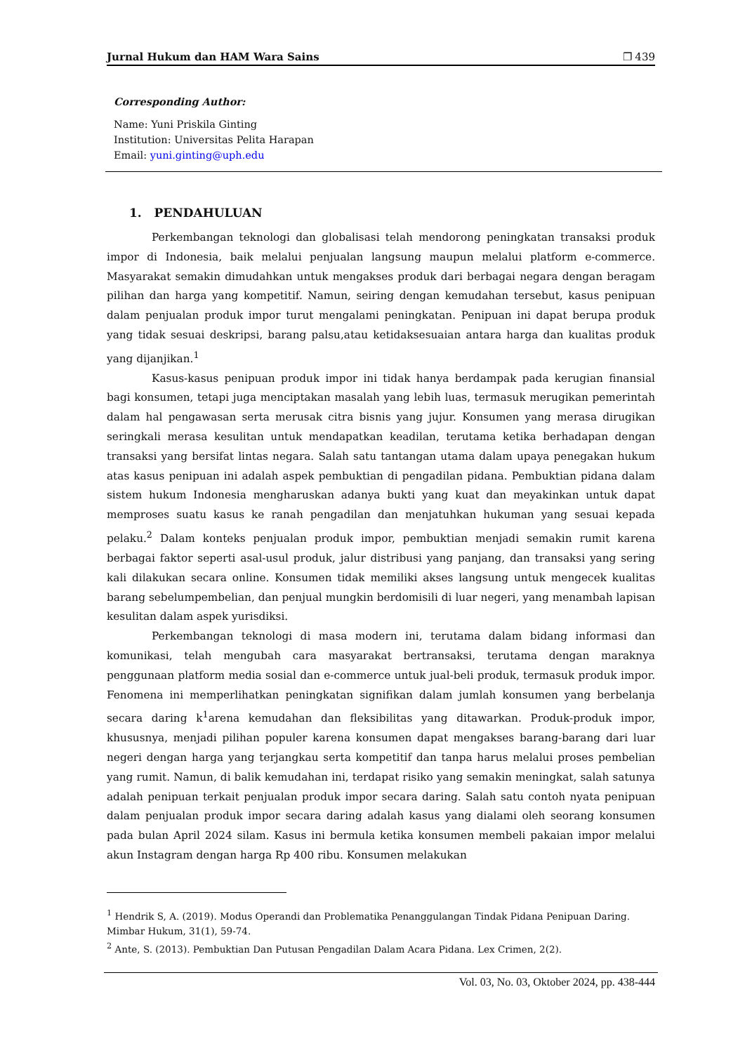Jurnal Hukum dan HAM Wara Sains ❐ 439
Corresponding Author:
Name: Yuni Priskila Ginting
Institution: Universitas Pelita Harapan
Email: yuni.ginting@uph.edu
1. PENDAHULUAN
Perkembangan teknologi dan globalisasi telah mendorong peningkatan transaksi produk impor di Indonesia, baik melalui penjualan langsung maupun melalui platform e-commerce. Masyarakat semakin dimudahkan untuk mengakses produk dari berbagai negara dengan beragam pilihan dan harga yang kompetitif. Namun, seiring dengan kemudahan tersebut, kasus penipuan dalam penjualan produk impor turut mengalami peningkatan. Penipuan ini dapat berupa produk yang tidak sesuai deskripsi, barang palsu,atau ketidaksesuaian antara harga dan kualitas produk yang dijanjikan.<sup>1</sup>
Kasus-kasus penipuan produk impor ini tidak hanya berdampak pada kerugian finansial bagi konsumen, tetapi juga menciptakan masalah yang lebih luas, termasuk merugikan pemerintah dalam hal pengawasan serta merusak citra bisnis yang jujur. Konsumen yang merasa dirugikan seringkali merasa kesulitan untuk mendapatkan keadilan, terutama ketika berhadapan dengan transaksi yang bersifat lintas negara. Salah satu tantangan utama dalam upaya penegakan hukum atas kasus penipuan ini adalah aspek pembuktian di pengadilan pidana. Pembuktian pidana dalam sistem hukum Indonesia mengharuskan adanya bukti yang kuat dan meyakinkan untuk dapat memproses suatu kasus ke ranah pengadilan dan menjatuhkan hukuman yang sesuai kepada pelaku.<sup>2</sup> Dalam konteks penjualan produk impor, pembuktian menjadi semakin rumit karena berbagai faktor seperti asal-usul produk, jalur distribusi yang panjang, dan transaksi yang sering kali dilakukan secara online. Konsumen tidak memiliki akses langsung untuk mengecek kualitas barang sebelumpembelian, dan penjual mungkin berdomisili di luar negeri, yang menambah lapisan kesulitan dalam aspek yurisdiksi.
Perkembangan teknologi di masa modern ini, terutama dalam bidang informasi dan komunikasi, telah mengubah cara masyarakat bertransaksi, terutama dengan maraknya penggunaan platform media sosial dan e-commerce untuk jual-beli produk, termasuk produk impor. Fenomena ini memperlihatkan peningkatan signifikan dalam jumlah konsumen yang berbelanja secara daring k<sup>1</sup>arena kemudahan dan fleksibilitas yang ditawarkan. Produk-produk impor, khususnya, menjadi pilihan populer karena konsumen dapat mengakses barang-barang dari luar negeri dengan harga yang terjangkau serta kompetitif dan tanpa harus melalui proses pembelian yang rumit. Namun, di balik kemudahan ini, terdapat risiko yang semakin meningkat, salah satunya adalah penipuan terkait penjualan produk impor secara daring. Salah satu contoh nyata penipuan dalam penjualan produk impor secara daring adalah kasus yang dialami oleh seorang konsumen pada bulan April 2024 silam. Kasus ini bermula ketika konsumen membeli pakaian impor melalui akun Instagram dengan harga Rp 400 ribu. Konsumen melakukan
<sup>1</sup> Hendrik S, A. (2019). Modus Operandi dan Problematika Penanggulangan Tindak Pidana Penipuan Daring. Mimbar Hukum, 31(1), 59-74.
<sup>2</sup> Ante, S. (2013). Pembuktian Dan Putusan Pengadilan Dalam Acara Pidana. Lex Crimen, 2(2).
Vol. 03, No. 03, Oktober 2024, pp. 438-444